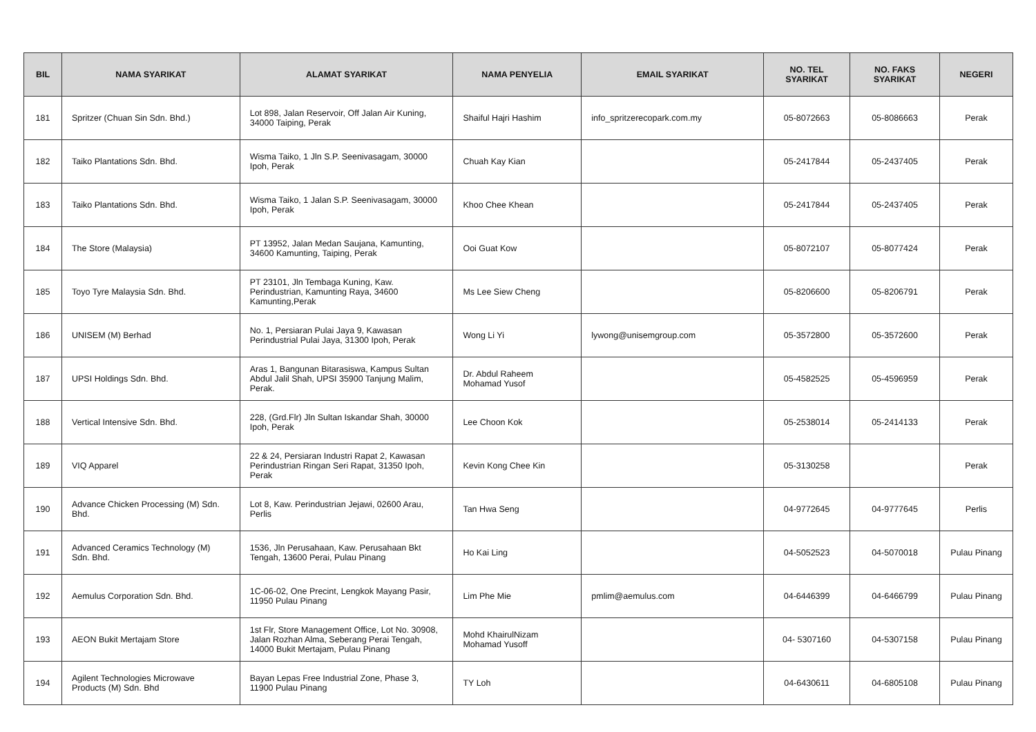| BIL | NAMA SYARIKAT | ALAMAT SYARIKAT | NAMA PENYELIA | EMAIL SYARIKAT | NO. TEL SYARIKAT | NO. FAKS SYARIKAT | NEGERI |
| --- | --- | --- | --- | --- | --- | --- | --- |
| 181 | Spritzer (Chuan Sin Sdn. Bhd.) | Lot 898, Jalan Reservoir, Off Jalan Air Kuning, 34000 Taiping, Perak | Shaiful Hajri Hashim | info_spritzerecopark.com.my | 05-8072663 | 05-8086663 | Perak |
| 182 | Taiko Plantations Sdn. Bhd. | Wisma Taiko, 1 Jln S.P. Seenivasagam, 30000 Ipoh, Perak | Chuah Kay Kian | | 05-2417844 | 05-2437405 | Perak |
| 183 | Taiko Plantations Sdn. Bhd. | Wisma Taiko, 1 Jalan S.P. Seenivasagam, 30000 Ipoh, Perak | Khoo Chee Khean | | 05-2417844 | 05-2437405 | Perak |
| 184 | The Store (Malaysia) | PT 13952, Jalan Medan Saujana, Kamunting, 34600 Kamunting, Taiping, Perak | Ooi Guat Kow | | 05-8072107 | 05-8077424 | Perak |
| 185 | Toyo Tyre Malaysia Sdn. Bhd. | PT 23101, Jln Tembaga Kuning, Kaw. Perindustrian, Kamunting Raya, 34600 Kamunting,Perak | Ms Lee Siew Cheng | | 05-8206600 | 05-8206791 | Perak |
| 186 | UNISEM (M) Berhad | No. 1, Persiaran Pulai Jaya 9, Kawasan Perindustrial Pulai Jaya, 31300 Ipoh, Perak | Wong Li Yi | lywong@unisemgroup.com | 05-3572800 | 05-3572600 | Perak |
| 187 | UPSI Holdings Sdn. Bhd. | Aras 1, Bangunan Bitarasiswa, Kampus Sultan Abdul Jalil Shah, UPSI 35900 Tanjung Malim, Perak. | Dr. Abdul Raheem Mohamad Yusof | | 05-4582525 | 05-4596959 | Perak |
| 188 | Vertical Intensive Sdn. Bhd. | 228, (Grd.Flr) Jln Sultan Iskandar Shah, 30000 Ipoh, Perak | Lee Choon Kok | | 05-2538014 | 05-2414133 | Perak |
| 189 | VIQ Apparel | 22 & 24, Persiaran Industri Rapat 2, Kawasan Perindustrian Ringan Seri Rapat, 31350 Ipoh, Perak | Kevin Kong Chee Kin | | 05-3130258 | | Perak |
| 190 | Advance Chicken Processing (M) Sdn. Bhd. | Lot 8, Kaw. Perindustrian Jejawi, 02600 Arau, Perlis | Tan Hwa Seng | | 04-9772645 | 04-9777645 | Perlis |
| 191 | Advanced Ceramics Technology (M) Sdn. Bhd. | 1536, Jln Perusahaan, Kaw. Perusahaan Bkt Tengah, 13600 Perai, Pulau Pinang | Ho Kai Ling | | 04-5052523 | 04-5070018 | Pulau Pinang |
| 192 | Aemulus Corporation Sdn. Bhd. | 1C-06-02, One Precint, Lengkok Mayang Pasir, 11950 Pulau Pinang | Lim Phe Mie | pmlim@aemulus.com | 04-6446399 | 04-6466799 | Pulau Pinang |
| 193 | AEON Bukit Mertajam Store | 1st Flr, Store Management Office, Lot No. 30908, Jalan Rozhan Alma, Seberang Perai Tengah, 14000 Bukit Mertajam, Pulau Pinang | Mohd KhairulNizam Mohamad Yusoff | | 04- 5307160 | 04-5307158 | Pulau Pinang |
| 194 | Agilent Technologies Microwave Products (M) Sdn. Bhd | Bayan Lepas Free Industrial Zone, Phase 3, 11900 Pulau Pinang | TY Loh | | 04-6430611 | 04-6805108 | Pulau Pinang |